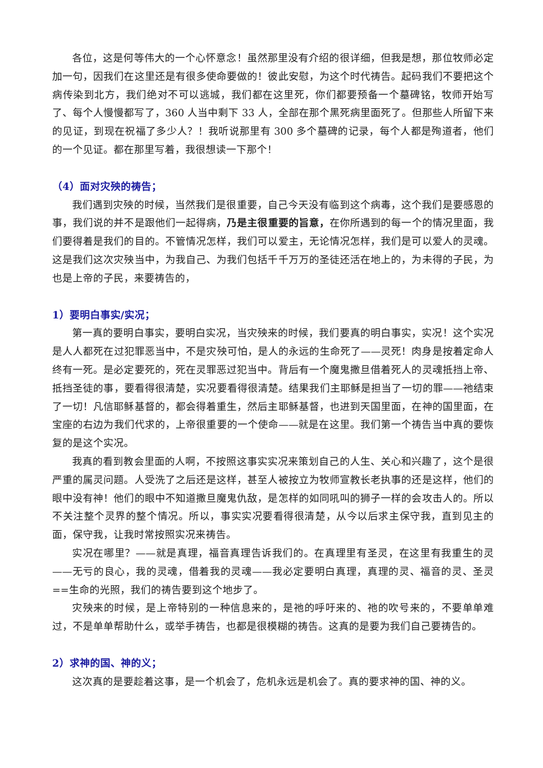各位，这是何等伟大的一个心怀意念！虽然那里没有介绍的很详细，但我是想，那位牧师必定加一句，因我们在这里还是有很多使命要做的！彼此安慰，为这个时代祷告。起码我们不要把这个病传染到北方，我们绝对不可以逃城，我们都在这里死，你们都要预备一个墓碑铭，牧师开始写了、每个人慢慢都写了，360 人当中剩下 33 人，全部在那个黑死病里面死了。但那些人所留下来的见证，到现在祝福了多少人？！我听说那里有 300 多个墓碑的记录，每个人都是殉道者，他们的一个见证。都在那里写着，我很想读一下那个！
（4）面对灾殃的祷告；
我们遇到灾殃的时候，当然我们是很重要，自己今天没有临到这个病毒，这个我们是要感恩的事，我们说的并不是跟他们一起得病，乃是主很重要的旨意，在你所遇到的每一个的情况里面，我们要得着是我们的目的。不管情况怎样，我们可以爱主，无论情况怎样，我们是可以爱人的灵魂。这是我们这次灾殃当中，为我自己、为我们包括千千万万的圣徒还活在地上的，为未得的子民，为也是上帝的子民，来要祷告的，
1）要明白事实/实况；
第一真的要明白事实，要明白实况，当灾殃来的时候，我们要真的明白事实，实况！这个实况是人人都死在过犯罪恶当中，不是灾殃可怕，是人的永远的生命死了——灵死！肉身是按着定命人终有一死。是必定要死的，死在灵罪恶过犯当中。背后有一个魔鬼撒旦借着死人的灵魂抵挡上帝、抵挡圣徒的事，要看得很清楚，实况要看得很清楚。结果我们主耶稣是担当了一切的罪——祂结束了一切！凡信耶稣基督的，都会得着重生，然后主耶稣基督，也进到天国里面，在神的国里面，在宝座的右边为我们代求的，上帝很重要的一个使命——就是在这里。我们第一个祷告当中真的要恢复的是这个实况。
我真的看到教会里面的人啊，不按照这事实实况来策划自己的人生、关心和兴趣了，这个是很严重的属灵问题。人受洗了之后还是这样，甚至人被按立为牧师宣教长老执事的还是这样，他们的眼中没有神！他们的眼中不知道撒旦魔鬼仇敌，是怎样的如同吼叫的狮子一样的会攻击人的。所以不关注整个灵界的整个情况。所以，事实实况要看得很清楚，从今以后求主保守我，直到见主的面，保守我，让我时常按照实况来祷告。
实况在哪里？——就是真理，福音真理告诉我们的。在真理里有圣灵，在这里有我重生的灵——无亏的良心，我的灵魂，借着我的灵魂——我必定要明白真理，真理的灵、福音的灵、圣灵==生命的光照，我们的祷告要到这个地步了。
灾殃来的时候，是上帝特别的一种信息来的，是祂的呼吁来的、祂的吹号来的，不要单单难过，不是单单帮助什么，或举手祷告，也都是很模糊的祷告。这真的是要为我们自己要祷告的。
2）求神的国、神的义；
这次真的是要趁着这事，是一个机会了，危机永远是机会了。真的要求神的国、神的义。